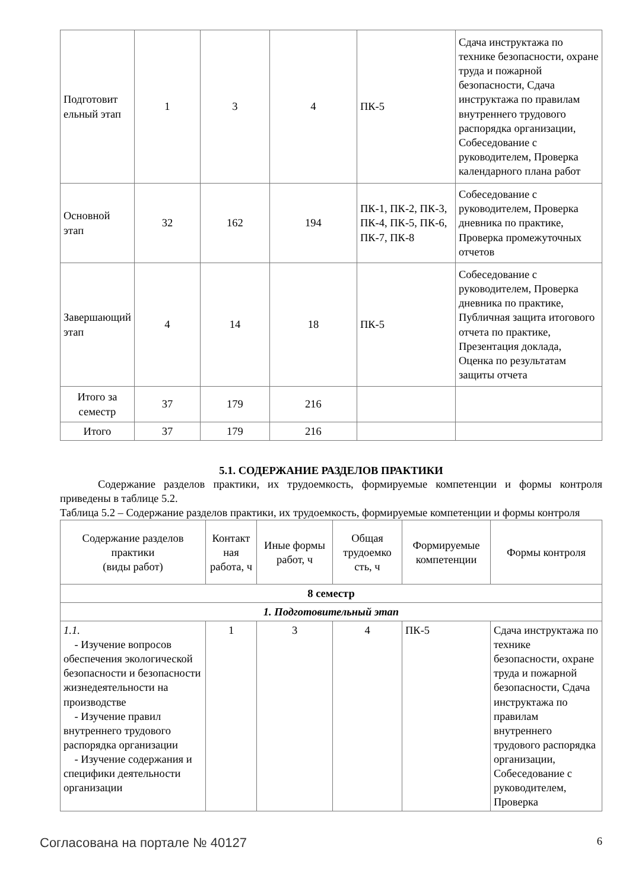| Подготовит ельный этап | 1 | 3 | 4 | ПК-5 | Сдача инструктажа по технике безопасности, охране труда и пожарной безопасности, Сдача инструктажа по правилам внутреннего трудового распорядка организации, Собеседование с руководителем, Проверка календарного плана работ |
| Основной этап | 32 | 162 | 194 | ПК-1, ПК-2, ПК-3, ПК-4, ПК-5, ПК-6, ПК-7, ПК-8 | Собеседование с руководителем, Проверка дневника по практике, Проверка промежуточных отчетов |
| Завершающий этап | 4 | 14 | 18 | ПК-5 | Собеседование с руководителем, Проверка дневника по практике, Публичная защита итогового отчета по практике, Презентация доклада, Оценка по результатам защиты отчета |
| Итого за семестр | 37 | 179 | 216 | | |
| Итого | 37 | 179 | 216 | | |
5.1. СОДЕРЖАНИЕ РАЗДЕЛОВ ПРАКТИКИ
Содержание разделов практики, их трудоемкость, формируемые компетенции и формы контроля приведены в таблице 5.2.
Таблица 5.2 – Содержание разделов практики, их трудоемкость, формируемые компетенции и формы контроля
| Содержание разделов практики (виды работ) | Контакт ная работа, ч | Иные формы работ, ч | Общая трудоемко сть, ч | Формируемые компетенции | Формы контроля |
| --- | --- | --- | --- | --- | --- |
| 8 семестр | | | | | |
| 1. Подготовительный этап | | | | | |
| 1.1. - Изучение вопросов обеспечения экологической безопасности и безопасности жизнедеятельности на производстве - Изучение правил внутреннего трудового распорядка организации - Изучение содержания и специфики деятельности организации | 1 | 3 | 4 | ПК-5 | Сдача инструктажа по технике безопасности, охране труда и пожарной безопасности, Сдача инструктажа по правилам внутреннего трудового распорядка организации, Собеседование с руководителем, Проверка |
Согласована на портале № 40127 6